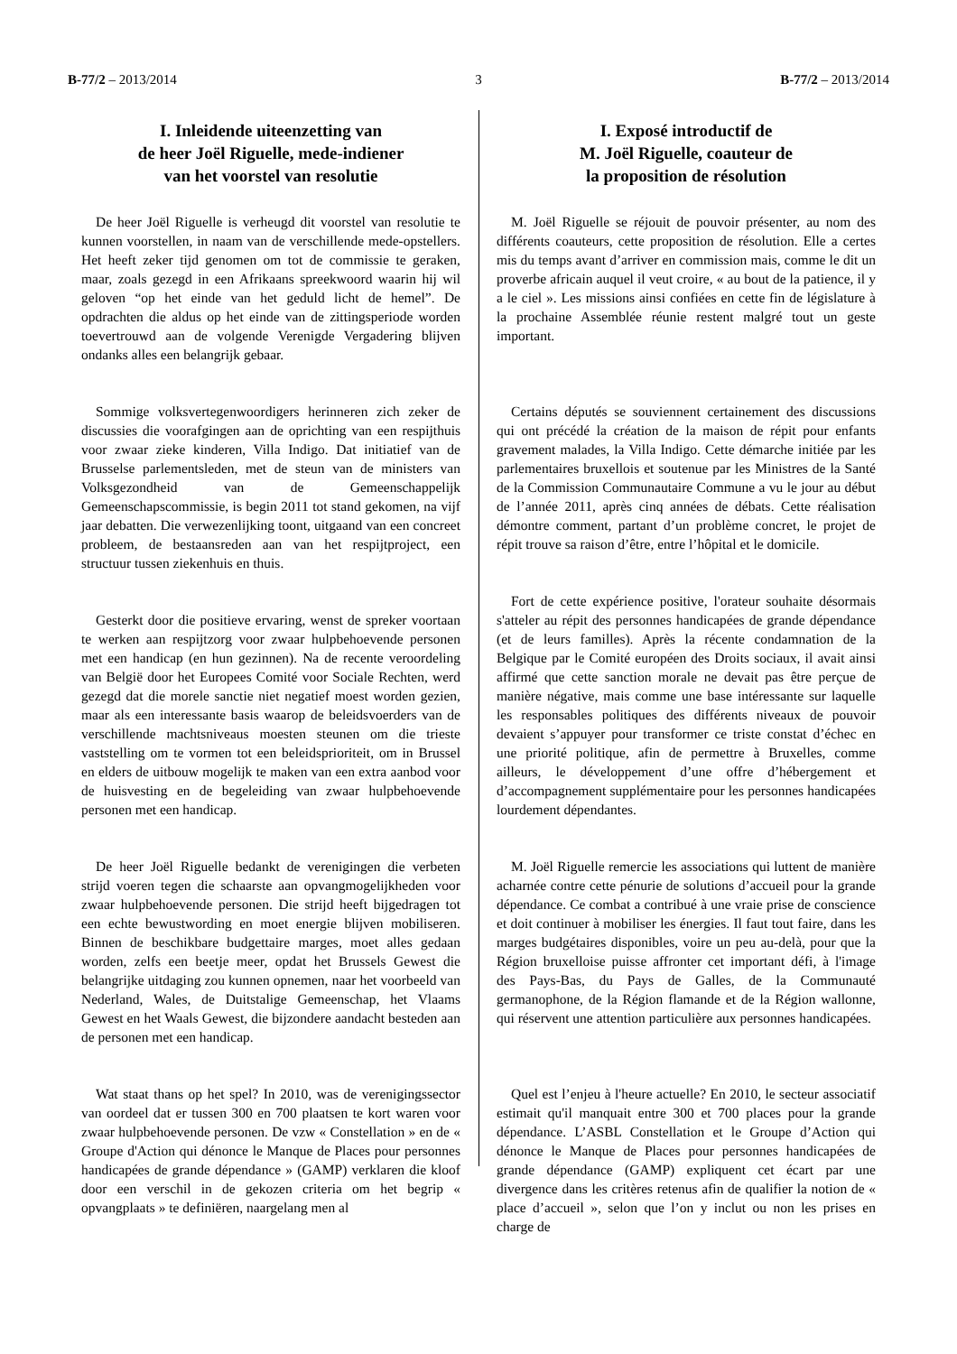B-77/2 – 2013/2014 3 B-77/2 – 2013/2014
I. Inleidende uiteenzetting van
de heer Joël Riguelle, mede-indiener
van het voorstel van resolutie
De heer Joël Riguelle is verheugd dit voorstel van resolutie te kunnen voorstellen, in naam van de verschillende mede-opstellers. Het heeft zeker tijd genomen om tot de commissie te geraken, maar, zoals gezegd in een Afrikaans spreekwoord waarin hij wil geloven “op het einde van het geduld licht de hemel”. De opdrachten die aldus op het einde van de zittingsperiode worden toevertrouwd aan de volgende Verenigde Vergadering blijven ondanks alles een belangrijk gebaar.
Sommige volksvertegenwoordigers herinneren zich zeker de discussies die voorafgingen aan de oprichting van een respijthuis voor zwaar zieke kinderen, Villa Indigo. Dat initiatief van de Brusselse parlementsleden, met de steun van de ministers van Volksgezondheid van de Gemeenschappelijk Gemeenschapscommissie, is begin 2011 tot stand gekomen, na vijf jaar debatten. Die verwezenlijking toont, uitgaand van een concreet probleem, de bestaansreden aan van het respijtproject, een structuur tussen ziekenhuis en thuis.
Gesterkt door die positieve ervaring, wenst de spreker voortaan te werken aan respijtzorg voor zwaar hulpbehoevende personen met een handicap (en hun gezinnen). Na de recente veroordeling van België door het Europees Comité voor Sociale Rechten, werd gezegd dat die morele sanctie niet negatief moest worden gezien, maar als een interessante basis waarop de beleidsvoerders van de verschillende machtsniveaus moesten steunen om die trieste vaststelling om te vormen tot een beleidsprioriteit, om in Brussel en elders de uitbouw mogelijk te maken van een extra aanbod voor de huisvesting en de begeleiding van zwaar hulpbehoevende personen met een handicap.
De heer Joël Riguelle bedankt de verenigingen die verbeten strijd voeren tegen die schaarste aan opvangmogelijkheden voor zwaar hulpbehoevende personen. Die strijd heeft bijgedragen tot een echte bewustwording en moet energie blijven mobiliseren. Binnen de beschikbare budgettaire marges, moet alles gedaan worden, zelfs een beetje meer, opdat het Brussels Gewest die belangrijke uitdaging zou kunnen opnemen, naar het voorbeeld van Nederland, Wales, de Duitstalige Gemeenschap, het Vlaams Gewest en het Waals Gewest, die bijzondere aandacht besteden aan de personen met een handicap.
Wat staat thans op het spel? In 2010, was de verenigingssector van oordeel dat er tussen 300 en 700 plaatsen te kort waren voor zwaar hulpbehoevende personen. De vzw « Constellation » en de « Groupe d'Action qui dénonce le Manque de Places pour personnes handicapées de grande dépendance » (GAMP) verklaren die kloof door een verschil in de gekozen criteria om het begrip « opvangplaats » te definiëren, naargelang men al
I. Exposé introductif de
M. Joël Riguelle, coauteur de
la proposition de résolution
M. Joël Riguelle se réjouit de pouvoir présenter, au nom des différents coauteurs, cette proposition de résolution. Elle a certes mis du temps avant d’arriver en commission mais, comme le dit un proverbe africain auquel il veut croire, « au bout de la patience, il y a le ciel ». Les missions ainsi confiées en cette fin de législature à la prochaine Assemblée réunie restent malgré tout un geste important.
Certains députés se souviennent certainement des discussions qui ont précédé la création de la maison de répit pour enfants gravement malades, la Villa Indigo. Cette démarche initiée par les parlementaires bruxellois et soutenue par les Ministres de la Santé de la Commission Communautaire Commune a vu le jour au début de l’année 2011, après cinq années de débats. Cette réalisation démontre comment, partant d’un problème concret, le projet de répit trouve sa raison d’être, entre l’hôpital et le domicile.
Fort de cette expérience positive, l'orateur souhaite désormais s'atteler au répit des personnes handicapées de grande dépendance (et de leurs familles). Après la récente condamnation de la Belgique par le Comité européen des Droits sociaux, il avait ainsi affirmé que cette sanction morale ne devait pas être perçue de manière négative, mais comme une base intéressante sur laquelle les responsables politiques des différents niveaux de pouvoir devaient s’appuyer pour transformer ce triste constat d’échec en une priorité politique, afin de permettre à Bruxelles, comme ailleurs, le développement d’une offre d’hébergement et d’accompagnement supplémentaire pour les personnes handicapées lourdement dépendantes.
M. Joël Riguelle remercie les associations qui luttent de manière acharnée contre cette pénurie de solutions d’accueil pour la grande dépendance. Ce combat a contribué à une vraie prise de conscience et doit continuer à mobiliser les énergies. Il faut tout faire, dans les marges budgétaires disponibles, voire un peu au-delà, pour que la Région bruxelloise puisse affronter cet important défi, à l'image des Pays-Bas, du Pays de Galles, de la Communauté germanophone, de la Région flamande et de la Région wallonne, qui réservent une attention particulière aux personnes handicapées.
Quel est l’enjeu à l'heure actuelle? En 2010, le secteur associatif estimait qu'il manquait entre 300 et 700 places pour la grande dépendance. L’ASBL Constellation et le Groupe d’Action qui dénonce le Manque de Places pour personnes handicapées de grande dépendance (GAMP) expliquent cet écart par une divergence dans les critères retenus afin de qualifier la notion de « place d’accueil », selon que l’on y inclut ou non les prises en charge de